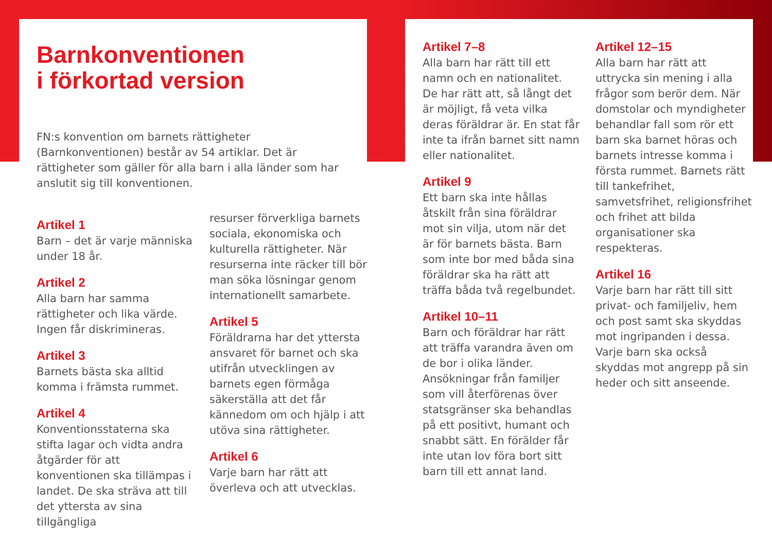Barnkonventionen
i förkortad version
FN:s konvention om barnets rättigheter (Barnkonventionen) består av 54 artiklar. Det är rättigheter som gäller för alla barn i alla länder som har anslutit sig till konventionen.
Artikel 1
Barn – det är varje människa under 18 år.
Artikel 2
Alla barn har samma rättigheter och lika värde. Ingen får diskrimineras.
Artikel 3
Barnets bästa ska alltid komma i främsta rummet.
Artikel 4
Konventionsstaterna ska stifta lagar och vidta andra åtgärder för att konventionen ska tillämpas i landet. De ska sträva att till det yttersta av sina tillgängliga
resurser förverkliga barnets sociala, ekonomiska och kulturella rättigheter. När resurserna inte räcker till bör man söka lösningar genom internationellt samarbete.
Artikel 5
Föräldrarna har det yttersta ansvaret för barnet och ska utifrån utvecklingen av barnets egen förmåga säkerställa att det får kännedom om och hjälp i att utöva sina rättigheter.
Artikel 6
Varje barn har rätt att överleva och att utvecklas.
Artikel 7–8
Alla barn har rätt till ett namn och en nationalitet. De har rätt att, så långt det är möjligt, få veta vilka deras föräldrar är. En stat får inte ta ifrån barnet sitt namn eller nationalitet.
Artikel 9
Ett barn ska inte hållas åtskilt från sina föräldrar mot sin vilja, utom när det är för barnets bästa. Barn som inte bor med båda sina föräldrar ska ha rätt att träffa båda två regelbundet.
Artikel 10–11
Barn och föräldrar har rätt att träffa varandra även om de bor i olika länder. Ansökningar från familjer som vill återförenas över statsgränser ska behandlas på ett positivt, humant och snabbt sätt. En förälder får inte utan lov föra bort sitt barn till ett annat land.
Artikel 12–15
Alla barn har rätt att uttrycka sin mening i alla frågor som berör dem. När domstolar och myndigheter behandlar fall som rör ett barn ska barnet höras och barnets intresse komma i första rummet. Barnets rätt till tankefrihet, samvetsfrihet, religionsfrihet och frihet att bilda organisationer ska respekteras.
Artikel 16
Varje barn har rätt till sitt privat- och familjeliv, hem och post samt ska skyddas mot ingripanden i dessa. Varje barn ska också skyddas mot angrepp på sin heder och sitt anseende.